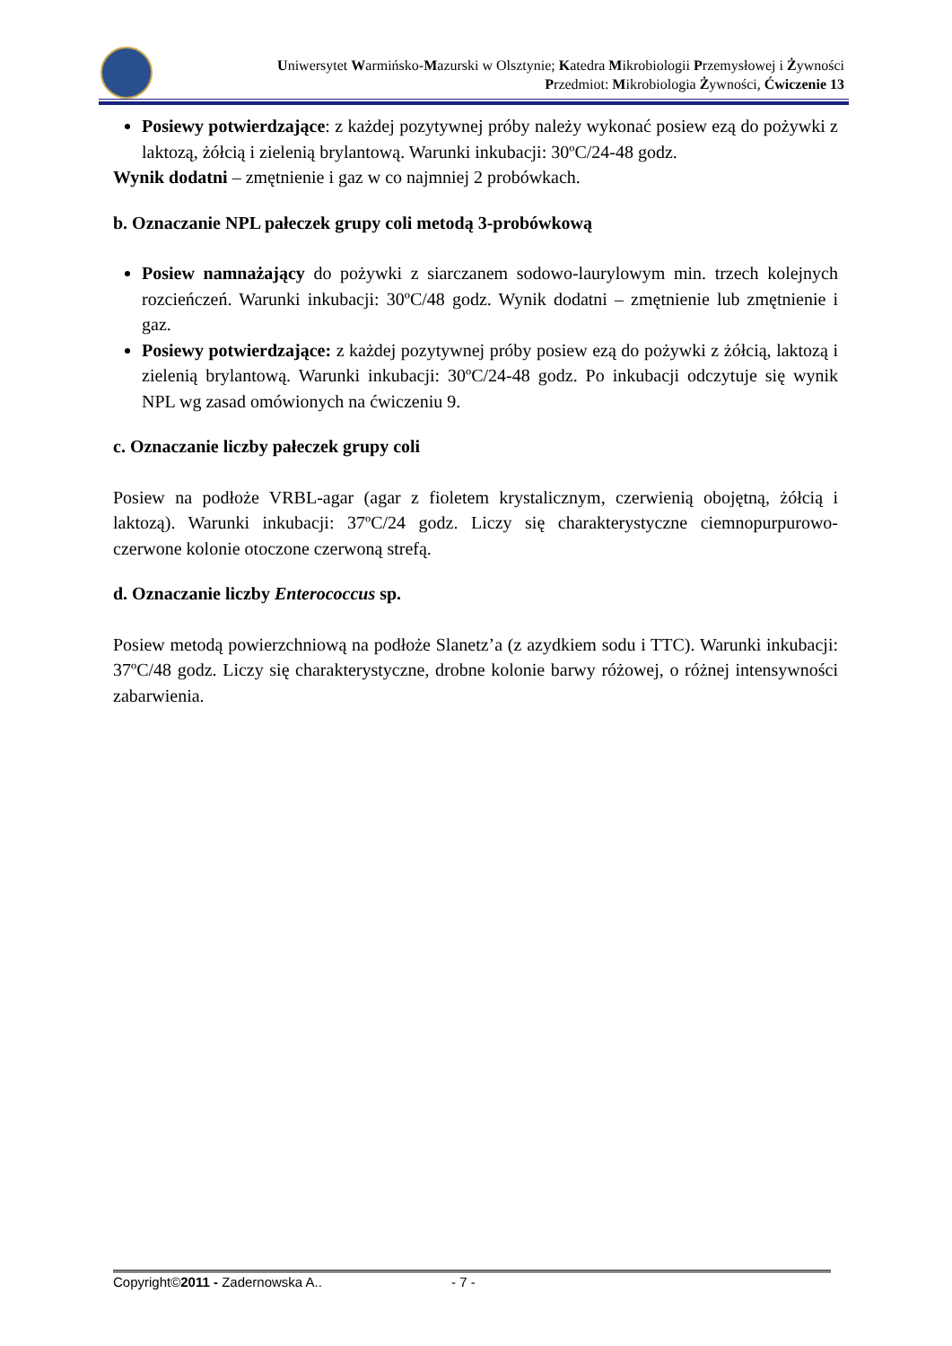Uniwersytet Warmińsko-Mazurski w Olsztynie; Katedra Mikrobiologii Przemysłowej i Żywności
Przedmiot: Mikrobiologia Żywności, Ćwiczenie 13
Posiewy potwierdzające: z każdej pozytywnej próby należy wykonać posiew ezą do pożywki z laktozą, żółcią i zielenią brylantową. Warunki inkubacji: 30ºC/24-48 godz.
Wynik dodatni – zmętnienie i gaz w co najmniej 2 probówkach.
b. Oznaczanie NPL pałeczek grupy coli metodą 3-probówkową
Posiew namnażający do pożywki z siarczanem sodowo-laurylowym min. trzech kolejnych rozcieńczeń. Warunki inkubacji: 30ºC/48 godz. Wynik dodatni – zmętnienie lub zmętnienie i gaz.
Posiewy potwierdzające: z każdej pozytywnej próby posiew ezą do pożywki z żółcią, laktozą i zielenią brylantową. Warunki inkubacji: 30ºC/24-48 godz. Po inkubacji odczytuje się wynik NPL wg zasad omówionych na ćwiczeniu 9.
c. Oznaczanie liczby pałeczek grupy coli
Posiew na podłoże VRBL-agar (agar z fioletem krystalicznym, czerwienią obojętną, żółcią i laktozą). Warunki inkubacji: 37ºC/24 godz. Liczy się charakterystyczne ciemnopurpurowo-czerwone kolonie otoczone czerwoną strefą.
d. Oznaczanie liczby Enterococcus sp.
Posiew metodą powierzchniową na podłoże Slanetz’a (z azydkiem sodu i TTC). Warunki inkubacji: 37ºC/48 godz. Liczy się charakterystyczne, drobne kolonie barwy różowej, o różnej intensywności zabarwienia.
Copyright©2011 - Zadernowska A.. - 7 -